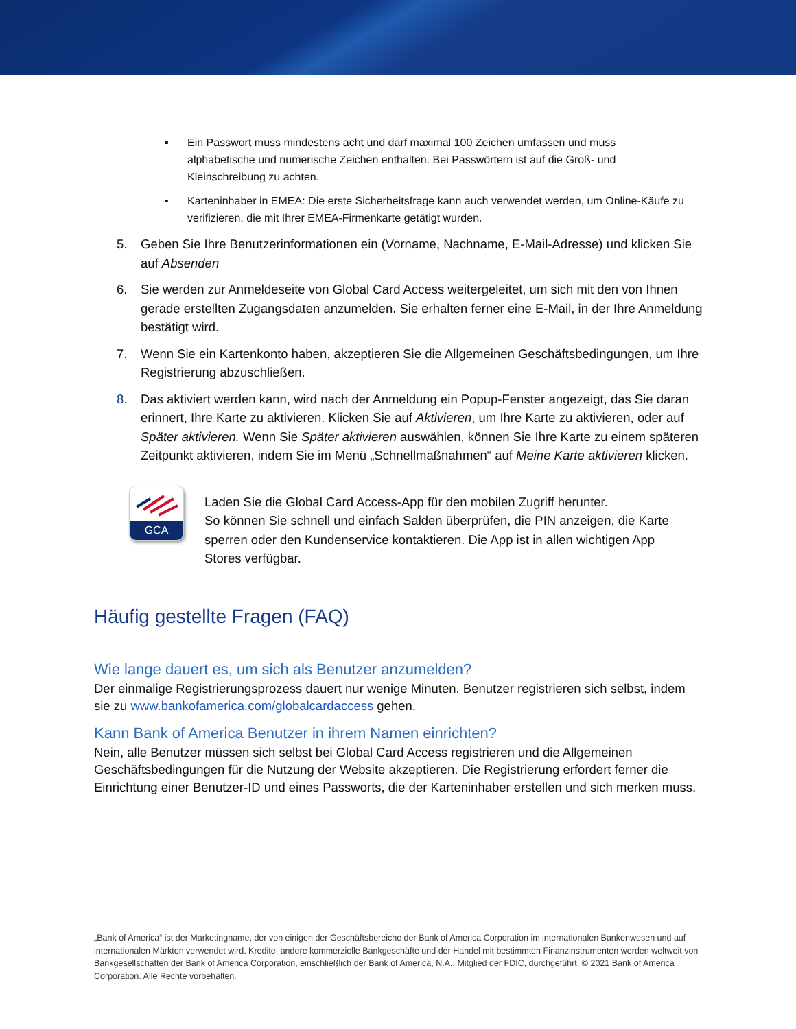▪ Ein Passwort muss mindestens acht und darf maximal 100 Zeichen umfassen und muss alphabetische und numerische Zeichen enthalten. Bei Passwörtern ist auf die Groß- und Kleinschreibung zu achten.
▪ Karteninhaber in EMEA: Die erste Sicherheitsfrage kann auch verwendet werden, um Online-Käufe zu verifizieren, die mit Ihrer EMEA-Firmenkarte getätigt wurden.
5. Geben Sie Ihre Benutzerinformationen ein (Vorname, Nachname, E-Mail-Adresse) und klicken Sie auf Absenden
6. Sie werden zur Anmeldeseite von Global Card Access weitergeleitet, um sich mit den von Ihnen gerade erstellten Zugangsdaten anzumelden. Sie erhalten ferner eine E-Mail, in der Ihre Anmeldung bestätigt wird.
7. Wenn Sie ein Kartenkonto haben, akzeptieren Sie die Allgemeinen Geschäftsbedingungen, um Ihre Registrierung abzuschließen.
8. Das aktiviert werden kann, wird nach der Anmeldung ein Popup-Fenster angezeigt, das Sie daran erinnert, Ihre Karte zu aktivieren. Klicken Sie auf Aktivieren, um Ihre Karte zu aktivieren, oder auf Später aktivieren. Wenn Sie Später aktivieren auswählen, können Sie Ihre Karte zu einem späteren Zeitpunkt aktivieren, indem Sie im Menü „Schnellmaßnahmen“ auf Meine Karte aktivieren klicken.
GCA
Laden Sie die Global Card Access-App für den mobilen Zugriff herunter.
So können Sie schnell und einfach Salden überprüfen, die PIN anzeigen, die Karte sperren oder den Kundenservice kontaktieren. Die App ist in allen wichtigen App Stores verfügbar.
Häufig gestellte Fragen (FAQ)
Wie lange dauert es, um sich als Benutzer anzumelden?
Der einmalige Registrierungsprozess dauert nur wenige Minuten. Benutzer registrieren sich selbst, indem sie zu www.bankofamerica.com/globalcardaccess gehen.
Kann Bank of America Benutzer in ihrem Namen einrichten?
Nein, alle Benutzer müssen sich selbst bei Global Card Access registrieren und die Allgemeinen Geschäftsbedingungen für die Nutzung der Website akzeptieren. Die Registrierung erfordert ferner die Einrichtung einer Benutzer-ID und eines Passworts, die der Karteninhaber erstellen und sich merken muss.
„Bank of America“ ist der Marketingname, der von einigen der Geschäftsbereiche der Bank of America Corporation im internationalen Bankenwesen und auf internationalen Märkten verwendet wird. Kredite, andere kommerzielle Bankgeschäfte und der Handel mit bestimmten Finanzinstrumenten werden weltweit von Bankgesellschaften der Bank of America Corporation, einschließlich der Bank of America, N.A., Mitglied der FDIC, durchgeführt. © 2021 Bank of America Corporation. Alle Rechte vorbehalten.